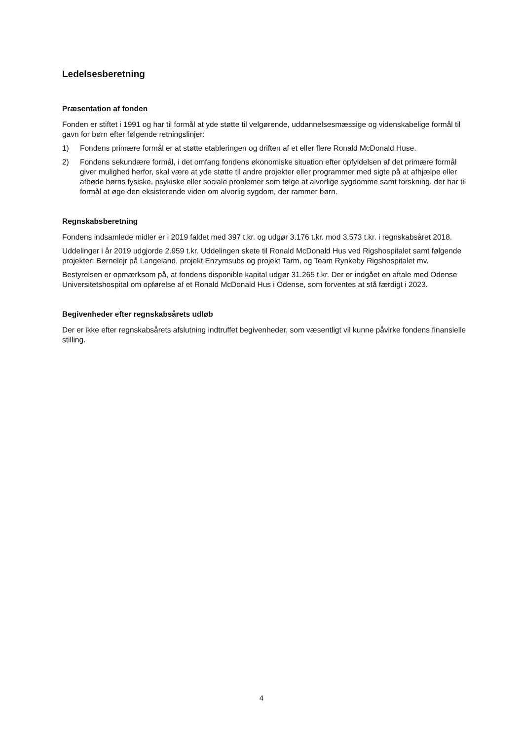Ledelsesberetning
Præsentation af fonden
Fonden er stiftet i 1991 og har til formål at yde støtte til velgørende, uddannelsesmæssige og videnskabelige formål til gavn for børn efter følgende retningslinjer:
1) Fondens primære formål er at støtte etableringen og driften af et eller flere Ronald McDonald Huse.
2) Fondens sekundære formål, i det omfang fondens økonomiske situation efter opfyldelsen af det primære formål giver mulighed herfor, skal være at yde støtte til andre projekter eller programmer med sigte på at afhjælpe eller afbøde børns fysiske, psykiske eller sociale problemer som følge af alvorlige sygdomme samt forskning, der har til formål at øge den eksisterende viden om alvorlig sygdom, der rammer børn.
Regnskabsberetning
Fondens indsamlede midler er i 2019 faldet med 397 t.kr. og udgør 3.176 t.kr. mod 3.573 t.kr. i regnskabsåret 2018.
Uddelinger i år 2019 udgjorde 2.959 t.kr. Uddelingen skete til Ronald McDonald Hus ved Rigshospitalet samt følgende projekter: Børnelejr på Langeland, projekt Enzymsubs og projekt Tarm, og Team Rynkeby Rigshospitalet mv.
Bestyrelsen er opmærksom på, at fondens disponible kapital udgør 31.265 t.kr. Der er indgået en aftale med Odense Universitetshospital om opførelse af et Ronald McDonald Hus i Odense, som forventes at stå færdigt i 2023.
Begivenheder efter regnskabsårets udløb
Der er ikke efter regnskabsårets afslutning indtruffet begivenheder, som væsentligt vil kunne påvirke fondens finansielle stilling.
4